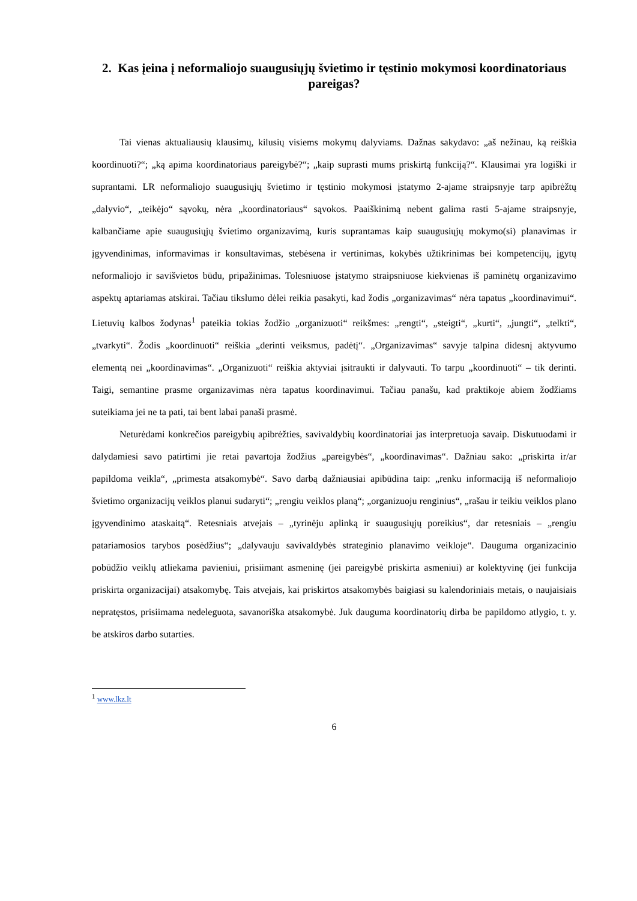2. Kas įeina į neformaliojo suaugusiųjų švietimo ir tęstinio mokymosi koordinatoriaus pareigas?
Tai vienas aktualiausių klausimų, kilusių visiems mokymų dalyviams. Dažnas sakydavo: „aš nežinau, ką reiškia koordinuoti?“; „ką apima koordinatoriaus pareigybė?“; „kaip suprasti mums priskirtą funkciją?“. Klausimai yra logiški ir suprantami. LR neformaliojo suaugusiųjų švietimo ir tęstinio mokymosi įstatymo 2-ajame straipsnyje tarp apibrėžtų „dalyvio“, „teikėjo“ sąvokų, nėra „koordinatoriaus“ sąvokos. Paaiškinimą nebent galima rasti 5-ajame straipsnyje, kalbančiame apie suaugusiųjų švietimo organizavimą, kuris suprantamas kaip suaugusiųjų mokymo(si) planavimas ir įgyvendinimas, informavimas ir konsultavimas, stebėsena ir vertinimas, kokybės užtikrinimas bei kompetencijų, įgytų neformaliojo ir savišvietos būdu, pripažinimas. Tolesniuose įstatymo straipsniuose kiekvienas iš paminėtų organizavimo aspektų aptariamas atskirai. Tačiau tikslumo dėlei reikia pasakyti, kad žodis „organizavimas“ nėra tapatus „koordinavimui“. Lietuvių kalbos žodynas<sup>1</sup> pateikia tokias žodžio „organizuoti“ reikšmes: „rengti“, „steigti“, „kurti“, „jungti“, „telkti“, „tvarkyti“. Žodis „koordinuoti“ reiškia „derinti veiksmus, padėtį“. „Organizavimas“ savyje talpina didesnį aktyvumo elementą nei „koordinavimas“. „Organizuoti“ reiškia aktyviai įsitraukti ir dalyvauti. To tarpu „koordinuoti“ – tik derinti. Taigi, semantine prasme organizavimas nėra tapatus koordinavimui. Tačiau panašu, kad praktikoje abiem žodžiams suteikiama jei ne ta pati, tai bent labai panaši prasmė.
Neturėdami konkrečios pareigybių apibrėžties, savivaldybių koordinatoriai jas interpretuoja savaip. Diskutuodami ir dalydamiesi savo patirtimi jie retai pavartoja žodžius „pareigybės“, „koordinavimas“. Dažniau sako: „priskirta ir/ar papildoma veikla“, „primesta atsakomybė“. Savo darbą dažniausiai apibūdina taip: „renku informaciją iš neformaliojo švietimo organizacijų veiklos planui sudaryti“; „rengiu veiklos planą“; „organizuoju renginius“, „rašau ir teikiu veiklos plano įgyvendinimo ataskaitą“. Retesniais atvejais – „tyrinėju aplinką ir suaugusiųjų poreikius“, dar retesniais – „rengiu patariamosios tarybos posėdžius“; „dalyvauju savivaldybės strateginio planavimo veikloje“. Dauguma organizacinio pobūdžio veiklų atliekama pavieniui, prisiimant asmeninę (jei pareigybė priskirta asmeniui) ar kolektyvinę (jei funkcija priskirta organizacijai) atsakomybę. Tais atvejais, kai priskirtos atsakomybės baigiasi su kalendoriniais metais, o naujaisiais nepratęstos, prisiimama nedeleguota, savanoriška atsakomybė. Juk dauguma koordinatorių dirba be papildomo atlygio, t. y. be atskiros darbo sutarties.
<sup>1</sup> www.lkz.lt
6